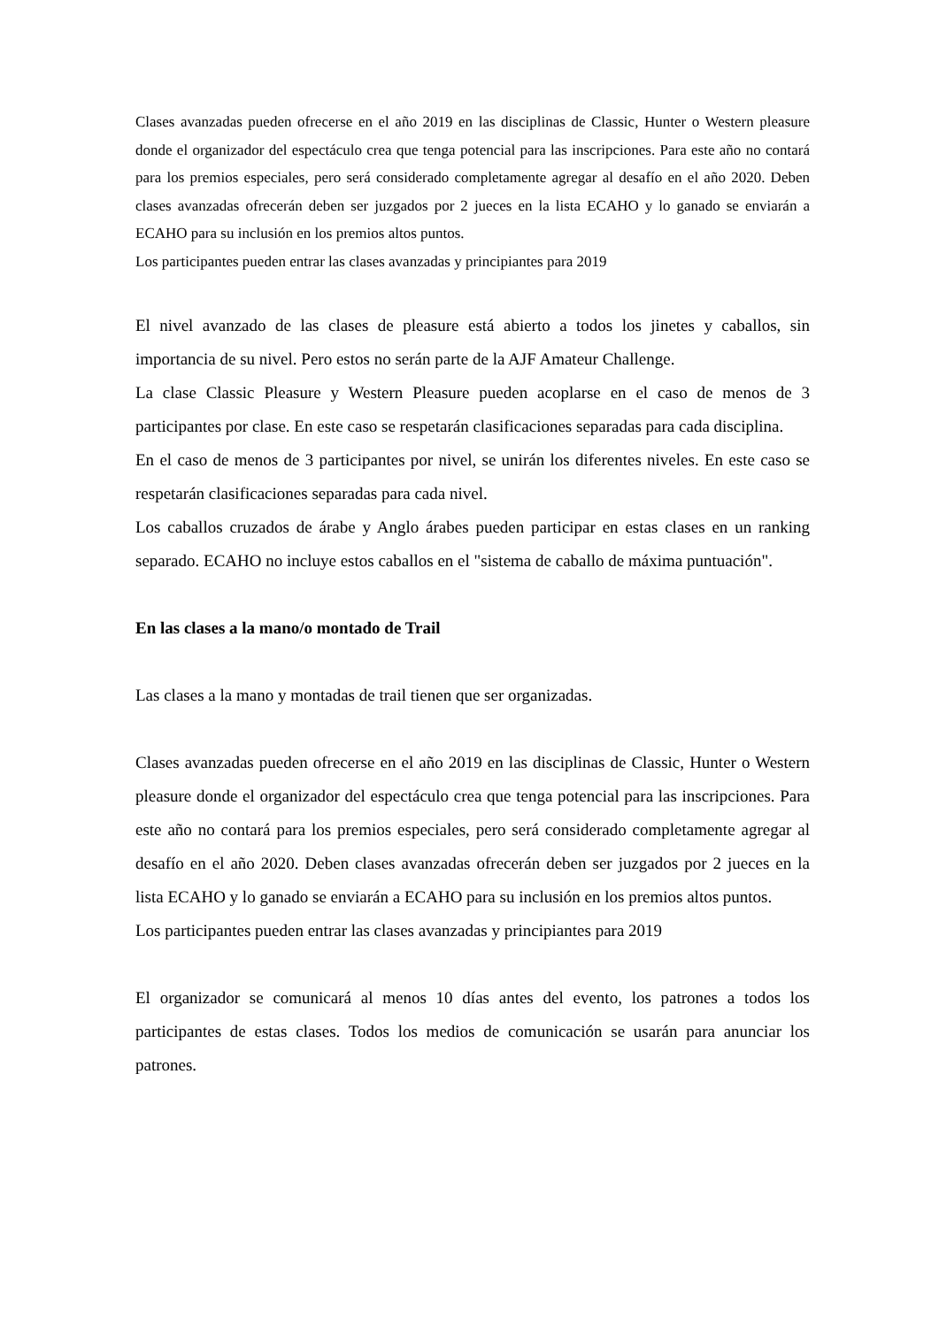Clases avanzadas pueden ofrecerse en el año 2019 en las disciplinas de Classic, Hunter o Western pleasure donde el organizador del espectáculo crea que tenga potencial para las inscripciones. Para este año no contará para los premios especiales, pero será considerado completamente agregar al desafío en el año 2020. Deben clases avanzadas ofrecerán deben ser juzgados por 2 jueces en la lista ECAHO y lo ganado se enviarán a ECAHO para su inclusión en los premios altos puntos.
Los participantes pueden entrar las clases avanzadas y principiantes para 2019
El nivel avanzado de las clases de pleasure está abierto a todos los jinetes y caballos, sin importancia de su nivel. Pero estos no serán parte de la AJF Amateur Challenge.
La clase Classic Pleasure y Western Pleasure pueden acoplarse en el caso de menos de 3 participantes por clase. En este caso se respetarán clasificaciones separadas para cada disciplina.
En el caso de menos de 3 participantes por nivel, se unirán los diferentes niveles. En este caso se respetarán clasificaciones separadas para cada nivel.
Los caballos cruzados de árabe y Anglo árabes pueden participar en estas clases en un ranking separado. ECAHO no incluye estos caballos en el "sistema de caballo de máxima puntuación".
En las clases a la mano/o montado de Trail
Las clases a la mano y montadas de trail tienen que ser organizadas.
Clases avanzadas pueden ofrecerse en el año 2019 en las disciplinas de Classic, Hunter o Western pleasure donde el organizador del espectáculo crea que tenga potencial para las inscripciones. Para este año no contará para los premios especiales, pero será considerado completamente agregar al desafío en el año 2020. Deben clases avanzadas ofrecerán deben ser juzgados por 2 jueces en la lista ECAHO y lo ganado se enviarán a ECAHO para su inclusión en los premios altos puntos.
Los participantes pueden entrar las clases avanzadas y principiantes para 2019
El organizador se comunicará al menos 10 días antes del evento, los patrones a todos los participantes de estas clases. Todos los medios de comunicación se usarán para anunciar los patrones.